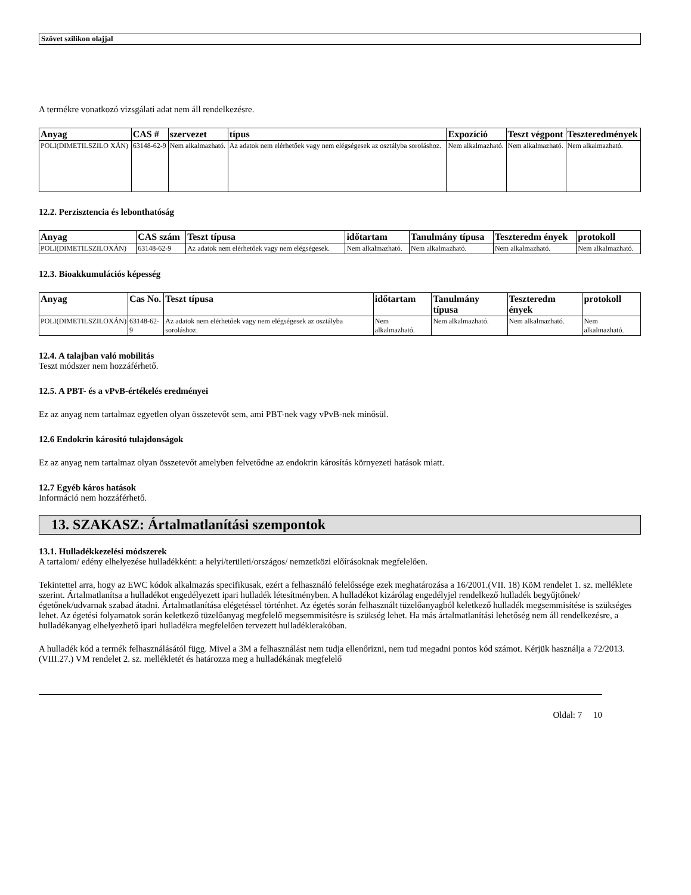Szövet szilikon olajjal
A termékre vonatkozó vizsgálati adat nem áll rendelkezésre.
| Anyag | CAS # | szervezet | típus | Expozíció | Teszt végpont | Teszteredmények |
| --- | --- | --- | --- | --- | --- | --- |
| POLI(DIMETILSZILO XÁN) | 63148-62-9 | Nem alkalmazható. | Az adatok nem elérhetőek vagy nem elégségesek az osztályba soroláshoz. | Nem alkalmazható. | Nem alkalmazható. | Nem alkalmazható. |
12.2. Perzisztencia és lebonthatóság
| Anyag | CAS szám | Teszt típusa | időtartam | Tanulmány típusa | Teszteredm ények | protokoll |
| --- | --- | --- | --- | --- | --- | --- |
| POLI(DIMETILSZILOXÁN) | 63148-62-9 | Az adatok nem elérhetőek vagy nem elégségesek. | Nem alkalmazható. | Nem alkalmazható. | Nem alkalmazható. | Nem alkalmazható. |
12.3. Bioakkumulációs képesség
| Anyag | Cas No. | Teszt típusa | időtartam | Tanulmány típusa | Teszteredm ények | protokoll |
| --- | --- | --- | --- | --- | --- | --- |
| POLI(DIMETILSZILOXÁN) | 63148-62-9 | Az adatok nem elérhetőek vagy nem elégségesek az osztályba soroláshoz. | Nem alkalmazható. | Nem alkalmazható. | Nem alkalmazható. | Nem alkalmazható. |
12.4. A talajban való mobilitás
Teszt módszer nem hozzáférhető.
12.5. A PBT- és a vPvB-értékelés eredményei
Ez az anyag nem tartalmaz egyetlen olyan összetevőt sem, ami PBT-nek vagy vPvB-nek minősül.
12.6 Endokrin károsító tulajdonságok
Ez az anyag nem tartalmaz olyan összetevőt amelyben felvetődne az endokrin károsítás környezeti hatások miatt.
12.7 Egyéb káros hatások
Információ nem hozzáférhető.
13. SZAKASZ: Ártalmatlanítási szempontok
13.1. Hulladékkezelési módszerek
A tartalom/ edény elhelyezése hulladékként: a helyi/területi/országos/ nemzetközi előírásoknak megfelelően.
Tekintettel arra, hogy az EWC kódok alkalmazás specifikusak, ezért a felhasználó felelőssége ezek meghatározása a 16/2001.(VII. 18) KöM rendelet 1. sz. melléklete szerint. Ártalmatlanítsa a hulladékot engedélyezett ipari hulladék létesítményben. A hulladékot kizárólag engedélyjel rendelkező hulladék begyűjtőnek/égetőnek/udvarnak szabad átadni. Ártalmatlanítása elégetéssel történhet. Az égetés során felhasznált tüzelőanyagból keletkező hulladék megsemmisítése is szükséges lehet. Az égetési folyamatok során keletkező tüzelőanyag megfelelő megsemmisítésre is szükség lehet. Ha más ártalmatlanítási lehetőség nem áll rendelkezésre, a hulladékanyag elhelyezhető ipari hulladékra megfelelően tervezett hulladéklerakóban.
A hulladék kód a termék felhasználásától függ. Mivel a 3M a felhasználást nem tudja ellenőrizni, nem tud megadni pontos kód számot. Kérjük használja a 72/2013. (VIII.27.) VM rendelet 2. sz. mellékletét és határozza meg a hulladékának megfelelő
Oldal: 7 10